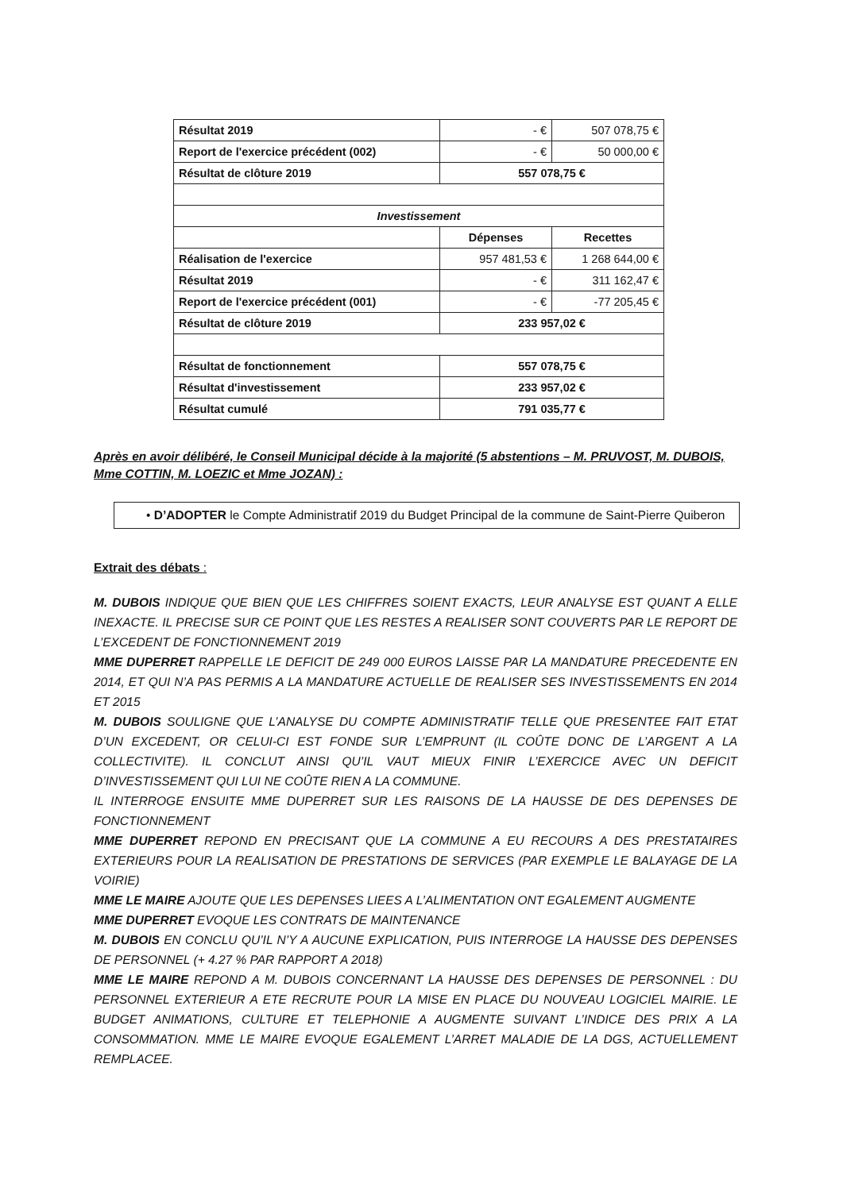| Résultat 2019 | - € | 507 078,75 € |
| Report de l'exercice précédent (002) | - € | 50 000,00 € |
| Résultat de clôture 2019 | 557 078,75 € | |
| Investissement | | |
| | Dépenses | Recettes |
| Réalisation de l'exercice | 957 481,53 € | 1 268 644,00 € |
| Résultat 2019 | - € | 311 162,47 € |
| Report de l'exercice précédent (001) | - € | -77 205,45 € |
| Résultat de clôture 2019 | 233 957,02 € | |
| Résultat de fonctionnement | 557 078,75 € | |
| Résultat d'investissement | 233 957,02 € | |
| Résultat cumulé | 791 035,77 € | |
Après en avoir délibéré, le Conseil Municipal décide à la majorité (5 abstentions – M. PRUVOST, M. DUBOIS, Mme COTTIN, M. LOEZIC et Mme JOZAN) :
• D’ADOPTER le Compte Administratif 2019 du Budget Principal de la commune de Saint-Pierre Quiberon
Extrait des débats :
M. DUBOIS INDIQUE QUE BIEN QUE LES CHIFFRES SOIENT EXACTS, LEUR ANALYSE EST QUANT A ELLE INEXACTE. IL PRECISE SUR CE POINT QUE LES RESTES A REALISER SONT COUVERTS PAR LE REPORT DE L’EXCEDENT DE FONCTIONNEMENT 2019
MME DUPERRET RAPPELLE LE DEFICIT DE 249 000 EUROS LAISSE PAR LA MANDATURE PRECEDENTE EN 2014, ET QUI N’A PAS PERMIS A LA MANDATURE ACTUELLE DE REALISER SES INVESTISSEMENTS EN 2014 ET 2015
M. DUBOIS SOULIGNE QUE L’ANALYSE DU COMPTE ADMINISTRATIF TELLE QUE PRESENTEE FAIT ETAT D’UN EXCEDENT, OR CELUI-CI EST FONDE SUR L’EMPRUNT (IL COÛTE DONC DE L’ARGENT A LA COLLECTIVITE). IL CONCLUT AINSI QU’IL VAUT MIEUX FINIR L’EXERCICE AVEC UN DEFICIT D’INVESTISSEMENT QUI LUI NE COÛTE RIEN A LA COMMUNE.
IL INTERROGE ENSUITE MME DUPERRET SUR LES RAISONS DE LA HAUSSE DE DES DEPENSES DE FONCTIONNEMENT
MME DUPERRET REPOND EN PRECISANT QUE LA COMMUNE A EU RECOURS A DES PRESTATAIRES EXTERIEURS POUR LA REALISATION DE PRESTATIONS DE SERVICES (PAR EXEMPLE LE BALAYAGE DE LA VOIRIE)
MME LE MAIRE AJOUTE QUE LES DEPENSES LIEES A L’ALIMENTATION ONT EGALEMENT AUGMENTE
MME DUPERRET EVOQUE LES CONTRATS DE MAINTENANCE
M. DUBOIS EN CONCLU QU’IL N’Y A AUCUNE EXPLICATION, PUIS INTERROGE LA HAUSSE DES DEPENSES DE PERSONNEL (+ 4.27 % PAR RAPPORT A 2018)
MME LE MAIRE REPOND A M. DUBOIS CONCERNANT LA HAUSSE DES DEPENSES DE PERSONNEL : DU PERSONNEL EXTERIEUR A ETE RECRUTE POUR LA MISE EN PLACE DU NOUVEAU LOGICIEL MAIRIE. LE BUDGET ANIMATIONS, CULTURE ET TELEPHONIE A AUGMENTE SUIVANT L’INDICE DES PRIX A LA CONSOMMATION. MME LE MAIRE EVOQUE EGALEMENT L’ARRET MALADIE DE LA DGS, ACTUELLEMENT REMPLACEE.